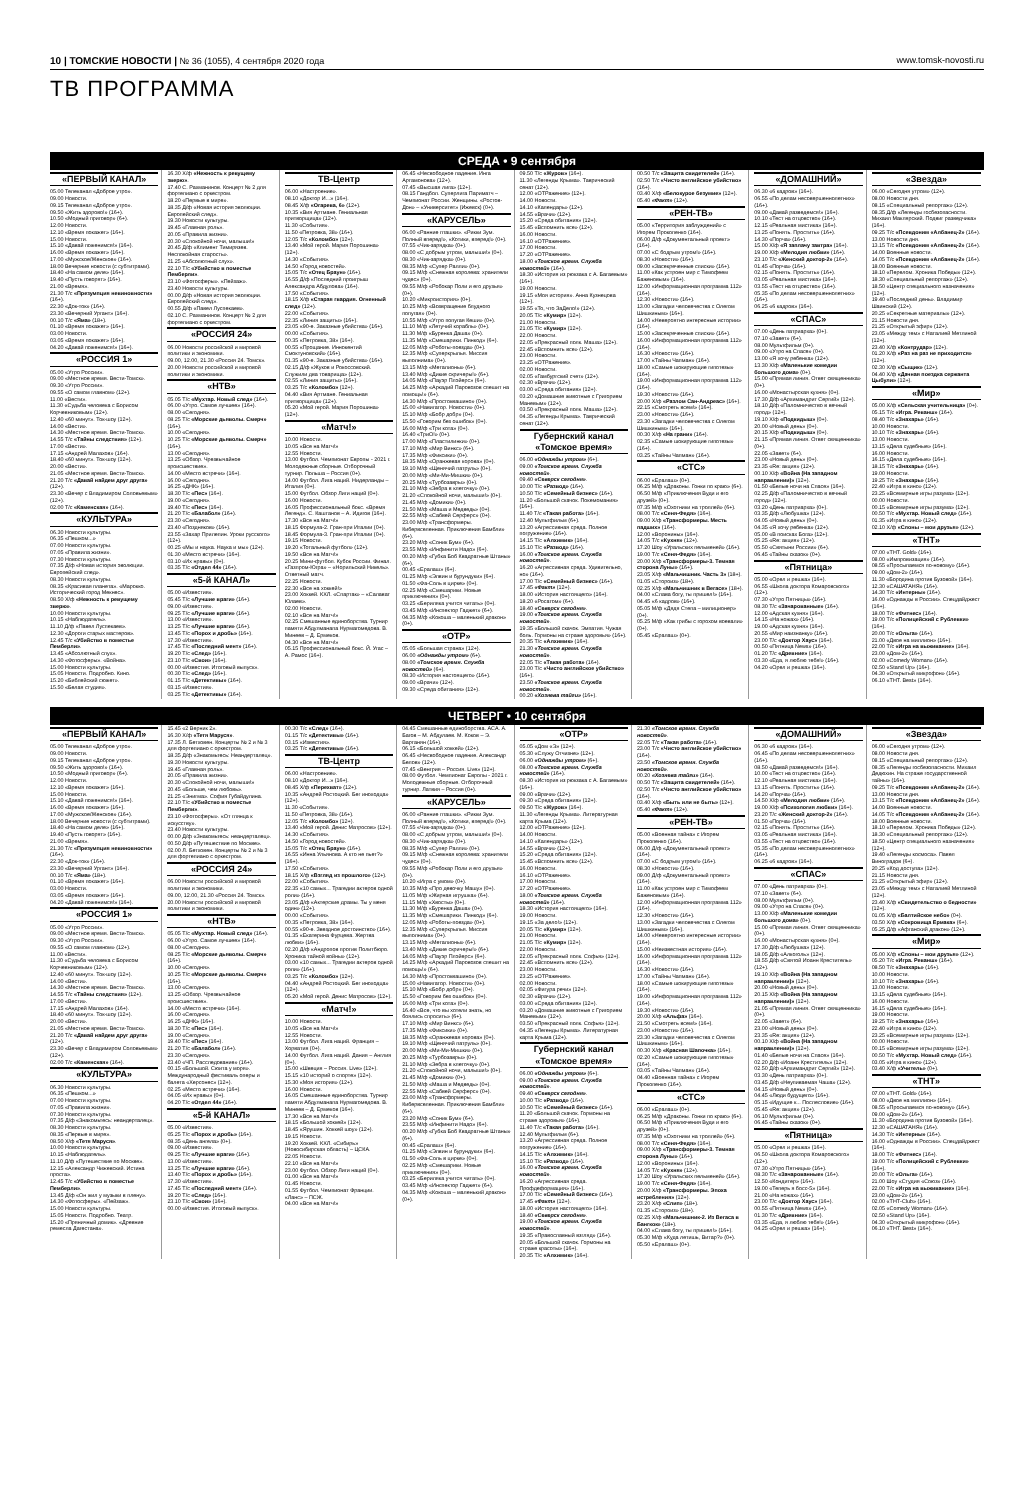10 | ТОМСКИЕ НОВОСТИ | № 36 (1055), 4 сентября 2020 года www.tomsk-novosti.ru
ТВ ПРОГРАММА
СРЕДА • 9 сентября
«ПЕРВЫЙ КАНАЛ»
05.00 Телеканал «Доброе утро».
09.00 Новости.
09.15 Телеканал «Доброе утро».
09.50 «Жить здорово!» (16+).
10.50 «Модный приговор» (6+).
12.00 Новости.
12.10 «Время покажет» (16+).
15.00 Новости.
15.10 «Давай поженимся!» (16+).
16.00 «Время покажет» (16+).
17.00 «Мужское/Женское» (16+).
18.00 Вечерние новости (с субтитрами).
18.40 «На самом деле» (16+).
19.40 «Пусть говорят» (16+).
21.00 «Время».
21.30 Т/с «Презумпция невиновности» (16+).
22.30 «Док-ток» (16+).
23.30 «Вечерний Ургант» (16+).
00.10 Т/с «Яма» (18+).
01.10 «Время покажет» (16+).
03.00 Новости.
03.05 «Время покажет» (16+).
04.20 «Давай поженимся!» (16+).
«РОССИЯ 1»
05.00 «Утро России».
09.00 «Местное время. Вести-Томск».
09.30 «Утро России».
09.55 «О самом главном» (12+).
11.00 «Вести».
11.30 «Судьба человека с Борисом Корчевниковым» (12+).
12.40 «60 минут». Ток-шоу (12+).
14.00 «Вести».
14.30 «Местное время. Вести-Томск».
14.55 Т/с «Тайны следствия» (12+).
17.00 «Вести».
17.15 «Андрей Малахов» (16+).
18.40 «60 минут». Ток-шоу (12+).
20.00 «Вести».
21.05 «Местное время. Вести-Томск».
21.20 Т/с «Давай найдем друг друга» (12+).
23.30 «Вечер с Владимиром Соловьевым» (12+).
02.00 Т/с «Каменская» (16+).
«КУЛЬТУРА»
06.30 Новости культуры.
06.35 «Пешком...»
07.00 Новости культуры.
07.05 «Правила жизни».
07.30 Новости культуры.
07.35 Д/ф «Новая история эволюции. Европейский след».
08.30 Новости культуры.
08.35 «Красивая планета». «Марокко. Исторический город Мекнес».
08.50 Х/ф «Нежность к ревущему зверю».
10.00 Новости культуры.
10.15 «Наблюдатель».
11.10 Д/ф «Павел Луспекаев».
12.30 «Дороги старых мастеров».
12.45 Т/с «Убийство в поместье Пемберли».
13.45 «Абсолютный слух».
14.30 «Фотосферы». «Война».
15.00 Новости культуры.
15.05 Новости. Подробно. Кино.
15.20 «Библейский сюжет».
15.50 «Белая студия».
16.30 Х/ф «Нежность к ревущему зверю».
17.40 С. Рахманинов. Концерт № 2 для фортепиано с оркестром.
18.20 «Первые в мире».
18.35 Д/ф «Новая история эволюции. Европейский след».
19.30 Новости культуры.
19.45 «Главная роль».
20.05 «Правила жизни».
20.30 «Спокойной ночи, малыши!»
20.45 Д/ф «Климент Тимирязев. Неспокойная старость».
21.25 «Абсолютный слух».
22.10 Т/с «Убийство в поместье Пемберли».
23.10 «Фотосферы». «Пейзаж».
23.40 Новости культуры.
00.00 Д/ф «Новая история эволюции. Европейский след».
00.55 Д/ф «Павел Луспекаев».
02.10 С. Рахманинов. Концерт № 2 для фортепиано с оркестром.
«РОССИЯ 24»
06.00 Новости российской и мировой политики и экономики.
09.00, 12.00, 21.30 «Россия 24. Томск».
20.00 Новости российской и мировой политики и экономики.
«НТВ»
05.05 Т/с «Мухтар. Новый след» (16+).
06.00 «Утро. Самое лучшее» (16+).
08.00 «Сегодня».
08.25 Т/с «Морские дьяволы. Смерч» (16+).
10.00 «Сегодня».
10.25 Т/с «Морские дьяволы. Смерч» (16+).
13.00 «Сегодня».
13.25 «Обзор. Чрезвычайное происшествие».
14.00 «Место встречи» (16+).
16.00 «Сегодня».
16.25 «ДНК» (16+).
18.30 Т/с «Пес» (16+).
19.00 «Сегодня».
19.40 Т/с «Пес» (16+).
21.20 Т/с «Балабол» (16+).
23.30 «Сегодня».
23.40 «Поздняков» (16+).
23.55 «Захар Прилепин. Уроки русского» (12+).
00.25 «Мы и наука. Наука и мы» (12+).
01.30 «Место встречи» (16+).
03.10 «Их нравы» (0+).
03.35 Т/с «Отдел 44» (16+).
«5-й КАНАЛ»
05.00 «Известия».
05.45 Т/с «Лучшие враги» (16+).
09.00 «Известия».
09.25 Т/с «Лучшие враги» (16+).
13.00 «Известия».
13.25 Т/с «Лучшие враги» (16+).
13.45 Т/с «Порох и дробь» (16+).
17.30 «Известия».
17.45 Т/с «Последний мент» (16+).
19.20 Т/с «След» (16+).
23.10 Т/с «Свои» (16+).
00.00 «Известия. Итоговый выпуск».
00.30 Т/с «След» (16+).
01.15 Т/с «Детективы» (16+).
03.15 «Известия».
03.25 Т/с «Детективы» (16+).
ТВ-Центр
06.00 «Настроение».
08.10 «Доктор И...» (16+).
08.45 Х/ф «Огарева, 6» (12+).
10.35 «Вия Артмане. Гениальная притворщица» (12+).
11.30 «События».
11.50 «Петровка, 38» (16+).
12.05 Т/с «Коломбо» (12+).
13.40 «Мой герой. Мария Порошина» (12+).
14.30 «События».
14.50 «Город новостей».
15.05 Т/с «Отец Браун» (16+).
16.55 Д/ф «Последний проигрыш Александра Абдулова» (16+).
17.50 «События».
18.15 Х/ф «Старая гвардия. Огненный след» (12+).
22.00 «События».
22.35 «Линия защиты» (16+).
23.05 «90-е. Заказные убийства» (16+).
00.00 «События».
00.35 «Петровка, 38» (16+).
00.55 «Прощание. Иннокентий Смоктуновский» (16+).
01.35 «90-е. Заказные убийства» (16+).
02.15 Д/ф «Жуков и Рокоссовский. Служили два товарища» (12+).
02.55 «Линия защиты» (16+).
03.25 Т/с «Коломбо» (12+).
04.40 «Вия Артмане. Гениальная притворщица» (12+).
05.20 «Мой герой. Мария Порошина» (12+).
«Матч!»
10.00 Новости.
10.05 «Все на Матч!»
12.55 Новости.
13.00 Футбол. Чемпионат Европы - 2021 г. Молодежные сборные. Отборочный турнир. Польша – Россия (0+).
14.00 Футбол. Лига наций. Нидерланды – Италия (0+).
15.00 Футбол. Обзор Лиги наций (0+).
16.00 Новости.
16.05 Профессиональный бокс. «Время Легенд». С. Каштанов – А. Идигов (16+).
17.30 «Все на Матч!»
18.15 Формула-2. Гран-при Италии (0+).
18.45 Формула-3. Гран-при Италии (0+).
19.15 Новости.
19.20 «Тотальный футбол» (12+).
19.50 «Все на Матч!»
20.25 Мини-футбол. Кубок России. Финал. «Газпром-Югра» – «Норильский Никель». Ответный матч.
22.25 Новости.
22.30 «Все на хоккей!»
23.00 Хоккей. КХЛ. «Спартак» – «Салават Юлаев».
02.00 Новости.
02.10 «Все на Матч!»
02.25 Смешанные единоборства. Турнир памяти Абдулманапа Нурмагомедова. В. Минеев – Д. Ермеков.
04.30 «Все на Матч!»
05.15 Профессиональный бокс. Й. Угас – А. Рамос (16+).
06.45 «Несвободное падение. Инга Артамонова» (12+).
07.45 «Высшая лига» (12+).
08.15 Гандбол. Суперлига Париматч – Чемпионат России. Женщины. «Ростов-Дон» – «Университет» (Ижевск) (0+).
«КАРУСЕЛЬ»
06.00 «Ранние пташки». «Рикки Зум. Полный вперед!», «Котики, вперед!» (0+).
07.55 «Чик-зарядка» (0+).
08.00 «С добрым утром, малыши!» (0+).
08.30 «Чик-зарядка» (0+).
08.35 М/ф «Супер Ралли» (0+).
09.15 М/ф «Снежная королева: хранители чудес» (0+).
09.55 М/ф «Робокар Поли и его друзья» (0+).
10.20 «Микроистория» (0+).
10.25 М/ф «Возвращение блудного попугая» (0+).
10.55 М/ф «Утро попугая Кеши» (0+).
11.10 М/ф «Летучий корабль» (0+).
11.30 М/ф «Буренка Даша» (0+).
11.35 М/ф «Смешарики. Пинкод» (6+).
12.05 М/ф «Роботы-поезда» (0+).
12.35 М/ф «Суперкрылья. Миссия выполнима» (0+).
13.15 М/ф «Металионы» (6+).
13.40 М/ф «Дикие скричеры!» (6+).
14.05 М/ф «Пауэр Плэйерс» (6+).
14.25 М/ф «Аркадий Паровозов спешит на помощь!» (6+).
14.30 М/ф «Простоквашино» (0+).
15.00 «Навигатор. Новости» (0+).
15.10 М/ф «Бобр добр» (0+).
15.50 «Говорим без ошибок» (0+).
16.00 М/ф «Три кота» (0+).
16.40 «ТриО!» (0+).
17.00 М/ф «Пластилинки» (0+).
17.10 М/ф «Мир Винкс» (6+).
17.35 М/ф «Фиксики» (0+).
18.35 М/ф «Оранжевая корова» (0+).
19.10 М/ф «Щенячий патруль» (0+).
20.00 М/ф «Ми-Ми-Мишки» (0+).
20.25 М/ф «Турбозавры» (0+).
21.10 М/ф «Зебра в клеточку» (0+).
21.20 «Спокойной ночи, малыши!» (0+).
21.45 М/ф «Домики» (0+).
21.50 М/ф «Маша и Медведь» (0+).
22.55 М/ф «Сабвей Серферс» (0+).
23.00 М/ф «Трансформеры. Кибервселенная. Приключения Бамбли» (6+).
23.20 М/ф «Соник Бум» (6+).
23.55 М/ф «Инфинити Надо» (6+).
00.20 М/ф «Губка Боб Квадратные Штаны» (6+).
00.45 «Ералаш» (6+).
01.25 М/ф «Элвин и бурундуки» (6+).
01.50 «Фа-Соль в цирке» (0+).
02.25 М/ф «Смешарики. Новые приключения» (0+).
03.25 «Бериляка учится читать» (0+).
03.45 М/ф «Инспектор Гаджет» (6+).
04.35 М/ф «Кокоша – маленький дракон» (0+).
«ОТР»
05.05 «Большая страна» (12+).
06.00 «Однажды утром» (6+).
08.00 «Томское время. Служба новостей» (6+).
08.30 «История настоящего» (16+).
09.00 «Врачи» (12+).
09.30 «Среда обитания» (12+).
09.50 Т/с «Журов» (16+).
11.30 «Легенды Крыма». Таврический сенат (12+).
12.00 «ОТРажение» (12+).
14.00 Новости.
14.10 «Календарь» (12+).
14.55 «Врачи» (12+).
15.20 «Среда обитания» (12+).
15.45 «Вспомнить все» (12+).
16.00 Новости.
16.10 «ОТРажение».
17.00 Новости.
17.20 «ОТРажение».
18.00 «Томское время. Служба новостей» (16+).
18.30 «История из рюкзака с А. Багаевым» (16+).
19.00 Новости.
19.15 «Моя история». Анна Кузнецова (12+).
19.55 «То, что ЗаДело!» (12+).
20.05 Т/с «Кумир» (12+).
21.00 Новости.
21.05 Т/с «Кумир» (12+).
22.00 Новости.
22.05 «Прекрасный полк. Маша» (12+).
22.45 «Вспомнить все» (12+).
23.00 Новости.
23.25 «ОТРажение».
02.00 Новости.
02.05 «Гамбургский счет» (12+).
02.30 «Врачи» (12+).
03.00 «Среда обитания» (12+).
03.20 «Домашние животные с Григорием Маневым» (12+).
03.50 «Прекрасный полк. Маша» (12+).
04.35 «Легенды Крыма». Таврический сенат (12+).
Губернский канал «Томское время»
06.00 «Однажды утром» (6+).
09.00 «Томское время. Служба новостей».
09.40 «Северск сегодня».
10.00 Т/с «Развод» (16+).
10.50 Т/с «Семейный бизнес» (16+).
11.20 «Большой скачок. Покемомания» (16+).
11.40 Т/с «Такая работа» (16+).
12.40 Мультфильм (6+).
13.20 «Агрессивная среда. Полное погружение» (16+).
14.15 Т/с «Алхимик» (16+).
15.10 Т/с «Развод» (16+).
16.00 «Томское время. Служба новостей».
16.20 «Агрессивная среда. Удивительно, но» (16+).
17.00 Т/с «Семейный бизнес» (16+).
17.45 «Факт» (12+).
18.00 «История настоящего» (16+).
18.20 «Росатом» (6+).
18.40 «Северск сегодня».
19.00 «Томское время. Служба новостей».
19.35 «Большой скачок. Эмпатия. Чужая боль. Гормоны на страже здоровья» (16+).
20.35 Т/с «Алхимик» (16+).
21.30 «Томское время. Служба новостей».
22.05 Т/с «Такая работа» (16+).
23.00 Т/с «Чисто английское убийство» (16+).
23.50 «Томское время. Служба новостей».
00.20 «Хозяева тайги» (16+).
00.50 Т/с «Защита свидетелей» (16+).
02.50 Т/с «Чисто английское убийство» (16+).
03.40 Х/ф «Белокурое безумие» (12+).
05.40 «Факт» (12+).
«РЕН-ТВ»
05.00 «Территория заблуждений» с Игорем Прокопенко (16+).
06.00 Д/ф «Документальный проект» (16+).
07.00 «С бодрым утром!» (16+).
08.30 «Новости» (16+).
09.00 «Засекреченные списки» (16+).
11.00 «Как устроен мир с Тимофеем Баженовым» (16+).
12.00 «Информационная программа 112» (16+).
12.30 «Новости» (16+).
13.00 «Загадки человечества с Олегом Шишкиным» (16+).
14.00 «Невероятно интересные истории» (16+).
15.00 «Засекреченные списки» (16+).
16.00 «Информационная программа 112» (16+).
16.30 «Новости» (16+).
17.00 «Тайны Чапман» (16+).
18.00 «Самые шокирующие гипотезы» (16+).
19.00 «Информационная программа 112» (16+).
19.30 «Новости» (16+).
20.00 Х/ф «Разлом Сан-Андреас» (16+).
22.15 «Смотреть всем!» (16+).
23.00 «Новости» (16+).
23.30 «Загадки человечества с Олегом Шишкиным» (16+).
00.30 Х/ф «На грани» (16+).
02.35 «Самые шокирующие гипотезы» (16+).
03.25 «Тайны Чапман» (16+).
«СТС»
06.00 «Ералаш» (0+).
06.25 М/ф «Драконы. Гонки по краю» (6+).
06.50 М/ф «Приключения Вуди и его друзей» (0+).
07.35 М/ф «Охотники на троллей» (6+).
08.00 Т/с «Сеня-Федя» (16+).
09.00 Х/ф «Трансформеры. Месть падших» (16+).
12.00 «Воронины» (16+).
14.05 Т/с «Кухня» (12+).
17.20 Шоу «Уральских пельменей» (16+).
19.00 Т/с «Сеня-Федя» (16+).
20.00 Х/ф «Трансформеры-3. Темная сторона Луны» (16+).
23.05 Х/ф «Мальчишник. Часть 3» (18+).
01.05 «Стороиз» (18+).
02.25 Х/ф «Мальчишник в Вегасе» (18+).
04.00 «Слава богу, ты пришел!» (16+).
04.45 «6 кадров» (16+).
05.05 М/ф «Дядя Степа – милиционер» (0+).
05.25 М/ф «Как грибы с горохом воевали» (0+).
05.45 «Ералаш» (0+).
«ДОМАШНИЙ»
06.30 «6 кадров» (16+).
06.55 «По делам несовершеннолетних» (16+).
09.00 «Давай разведемся!» (16+).
10.10 «Тест на отцовство» (16+).
12.15 «Реальная мистика» (16+).
13.25 «Понять. Простить» (16+).
14.30 «Порча» (16+).
15.00 Х/ф «Я заплачу завтра» (16+).
19.00 Х/ф «Мелодия любви» (16+).
23.10 Т/с «Женский доктор-2» (16+).
01.45 «Порча» (16+).
02.15 «Понять. Простить» (16+).
03.05 «Реальная мистика» (16+).
03.55 «Тест на отцовство» (16+).
05.35 «По делам несовершеннолетних» (16+).
06.25 «6 кадров» (16+).
«СПАС»
07.00 «День патриарха» (0+).
07.10 «Завет» (6+).
08.00 Мультфильм (0+).
09.00 «Утро на Спасе» (0+).
13.00 «Я хочу ребенка» (12+).
13.30 Х/ф «Маленькие комедии большого дома» (0+).
15.00 «Прямая линия. Ответ священника» (0+).
16.00 «Монастырская кухня» (0+).
17.30 Д/ф «Архимандрит Сергий» (12+).
18.10 Д/ф «Паломничество в вечный город» (12+).
19.10 Х/ф «Подкидыш» (0+).
20.00 «Новый день» (0+).
20.15 Х/ф «Подкидыш» (0+).
21.15 «Прямая линия. Ответ священника» (0+).
22.05 «Завет» (6+).
23.00 «Новый день» (0+).
23.35 «Re: акция» (12+).
00.10 Х/ф «Война (На западном направлении)» (12+).
01.50 «Белые ночи на Спасе» (16+).
02.25 Д/ф «Паломничество в вечный город» (12+).
03.20 «День патриарха» (0+).
03.35 Д/ф «Любушка» (12+).
04.05 «Новый день» (0+).
04.35 «Я хочу ребенка» (12+).
05.00 «В поисках Бога» (12+).
05.25 «Re: акция» (12+).
05.50 «Святыни России» (6+).
06.45 «Тайны сказок» (0+).
«Пятница»
05.00 «Орел и решка» (16+).
06.55 «Школа доктора Комаровского» (12+).
07.30 «Утро Пятницы» (16+).
08.30 Т/с «Зачарованные» (16+).
12.00 «Адская кухня» (16+).
14.15 «На ножах» (16+).
19.00 «Адская кухня» (16+).
20.55 «Мир наизнанку» (16+).
23.00 Т/с «Доктор Хаус» (16+).
00.50 «Пятница News» (16+).
01.20 Т/с «Древние» (16+).
03.30 «Еда, я люблю тебя!» (16+).
04.20 «Орел и решка» (16+).
«Звезда»
06.00 «Сегодня утром» (12+).
08.00 Новости дня.
08.15 «Специальный репортаж» (12+).
08.35 Д/ф «Легенды госбезопасности. Михаил Маклярский. Подвиг разведчика» (16+).
09.25 Т/с «Псевдоним «Албанец-2» (16+).
13.00 Новости дня.
13.15 Т/с «Псевдоним «Албанец-2» (16+).
14.00 Военные новости.
14.05 Т/с «Псевдоним «Албанец-2» (16+).
18.00 Военные новости.
18.10 «Перелом. Хроника Победы» (12+).
18.30 «Специальный репортаж» (12+).
18.50 «Центр специального назначения» (12+).
19.40 «Последний день». Владимир Шаинский (12+).
20.25 «Секретные материалы» (12+).
21.15 Новости дня.
21.25 «Открытый эфир» (12+).
23.05 «Между тем» с Наталией Метлиной (12+).
23.40 Х/ф «Контрудар» (12+).
01.20 Х/ф «Раз на раз не приходится» (12+).
02.30 Х/ф «Сыщик» (12+).
04.40 Х/ф «Дачная поездка сержанта Цыбули» (12+).
«Мир»
05.00 Х/ф «Сельская учительница» (0+).
05.15 Т/с «Игра. Реванш» (16+).
08.40 Т/с «Знахарь» (16+).
10.00 Новости.
10.10 Т/с «Знахарь» (16+).
13.00 Новости.
13.15 «Дела судебные» (16+).
16.00 Новости.
16.15 «Дела судебные» (16+).
18.15 Т/с «Знахарь» (16+).
19.00 Новости.
19.25 Т/с «Знахарь» (16+).
22.40 «Игра в кино» (12+).
23.25 «Всемирные игры разума» (12+).
00.00 Новости.
00.15 «Всемирные игры разума» (12+).
00.50 Т/с «Мухтар. Новый след» (16+).
01.35 «Игра в кино» (12+).
02.10 Х/ф «Слоны – мои друзья» (12+).
«ТНТ»
07.00 «ТНТ. Gold» (16+).
08.00 «Импровизация» (16+).
08.55 «Просыпаемся по-новому» (16+).
09.00 «Дом-2» (16+).
11.30 «Бородина против Бузовой» (16+).
12.30 «САШАТАНЯ» (16+).
14.30 Т/с «Интерны» (16+).
16.00 «Однажды в России». Спецдайджест (16+).
18.00 Т/с «Фитнес» (16+).
19.00 Т/с «Полицейский с Рублевки» (16+).
20.00 Т/с «Ольга» (16+).
21.00 «Двое на миллион» (16+).
22.00 Т/с «Игра на выживание» (16+).
23.00 «Дом-2» (16+).
02.00 «Comedy Woman» (16+).
02.50 «Stand Up» (16+).
04.30 «Открытый микрофон» (16+).
06.10 «ТНТ. Best» (16+).
ЧЕТВЕРГ • 10 сентября
«ПЕРВЫЙ КАНАЛ»
05.00 Телеканал «Доброе утро».
09.00 Новости.
09.15 Телеканал «Доброе утро».
09.50 «Жить здорово!» (16+).
10.50 «Модный приговор» (6+).
12.00 Новости.
12.10 «Время покажет» (16+).
15.00 Новости.
15.10 «Давай поженимся!» (16+).
16.00 «Время покажет» (16+).
17.00 «Мужское/Женское» (16+).
18.00 Вечерние новости (с субтитрами).
18.40 «На самом деле» (16+).
19.40 «Пусть говорят» (16+).
21.00 «Время».
21.30 Т/с «Презумпция невиновности» (16+).
22.30 «Док-ток» (16+).
23.30 «Вечерний Ургант» (16+).
00.10 Т/с «Яма» (18+).
01.10 «Время покажет» (16+).
03.00 Новости.
03.05 «Время покажет» (16+).
04.20 «Давай поженимся!» (16+).
«РОССИЯ 1»
05.00 «Утро России».
09.00 «Местное время. Вести-Томск».
09.30 «Утро России».
09.55 «О самом главном» (12+).
11.00 «Вести».
11.30 «Судьба человека с Борисом Корчевниковым» (12+).
12.40 «60 минут». Ток-шоу (12+).
14.00 «Вести».
14.30 «Местное время. Вести-Томск».
14.55 Т/с «Тайны следствия» (12+).
17.00 «Вести».
17.15 «Андрей Малахов» (16+).
18.40 «60 минут». Ток-шоу (12+).
20.00 «Вести».
21.05 «Местное время. Вести-Томск».
21.20 Т/с «Давай найдем друг друга» (12+).
23.30 «Вечер с Владимиром Соловьевым» (12+).
02.00 Т/с «Каменская» (16+).
«КУЛЬТУРА»
06.30 Новости культуры.
06.35 «Пешком...»
07.00 Новости культуры.
07.05 «Правила жизни».
07.30 Новости культуры.
07.35 Д/ф «Знакомьтесь: неандерталец».
08.30 Новости культуры.
08.35 «Первые в мире».
08.50 Х/ф «Тетя Маруся».
10.00 Новости культуры.
10.15 «Наблюдатель».
11.10 Д/ф «Путешествие по Москве».
12.15 «Александр Чижевский. Истина проста».
12.45 Т/с «Убийство в поместье Пемберли».
13.45 Д/ф «Он жил у музыки в плену».
14.30 «Фотосферы». «Пейзаж».
15.00 Новости культуры.
15.05 Новости. Подробно. Театр.
15.20 «Пряничный домик». «Древние ремесла Дагестана».
15.45 «2 Верник 2».
16.30 Х/ф «Тетя Маруся».
17.35 Л. Бетховен. Концерты № 2 и № 3 для фортепиано с оркестром.
18.35 Д/ф «Знакомьтесь: Неандерталец».
19.30 Новости культуры.
19.45 «Главная роль».
20.05 «Правила жизни».
20.30 «Спокойной ночи, малыши!»
20.45 «Больше, чем любовь».
21.25 «Энигма». София Губайдулина.
22.10 Т/с «Убийство в поместье Пемберли».
23.10 «Фотосферы». «От глянца к искусству».
23.40 Новости культуры.
00.00 Д/ф «Знакомьтесь: неандерталец».
00.50 Д/ф «Путешествие по Москве».
02.00 Л. Бетховен. Концерты № 2 и № 3 для фортепиано с оркестром.
«РОССИЯ 24»
06.00 Новости российской и мировой политики и экономики.
09.00, 12.00, 21.30 «Россия 24. Томск».
20.00 Новости российской и мировой политики и экономики.
«НТВ»
05.05 Т/с «Мухтар. Новый след» (16+).
06.00 «Утро. Самое лучшее» (16+).
08.00 «Сегодня».
08.25 Т/с «Морские дьяволы. Смерч» (16+).
10.00 «Сегодня».
10.25 Т/с «Морские дьяволы. Смерч» (16+).
13.00 «Сегодня».
13.25 «Обзор. Чрезвычайное происшествие».
14.00 «Место встречи» (16+).
16.00 «Сегодня».
16.25 «ДНК» (16+).
18.30 Т/с «Пес» (16+).
19.00 «Сегодня».
19.40 Т/с «Пес» (16+).
21.20 Т/с «Балабол» (16+).
23.30 «Сегодня».
23.40 «ЧП. Расследование» (16+).
00.15 «Большой. Сюита у моря». Международный фестиваль оперы и балета «Херсонес» (12+).
02.25 «Место встречи» (16+).
04.05 «Их нравы» (0+).
04.20 Т/с «Отдел 44» (16+).
«5-й КАНАЛ»
05.00 «Известия».
05.25 Т/с «Порох и дробь» (16+).
08.35 «День ангела» (0+).
09.00 «Известия».
09.25 Т/с «Лучшие враги» (16+).
13.00 «Известия».
13.25 Т/с «Лучшие враги» (16+).
13.40 Т/с «Порох и дробь» (16+).
17.30 «Известия».
17.45 Т/с «Последний мент» (16+).
19.20 Т/с «След» (16+).
23.10 Т/с «Свои» (16+).
00.00 «Известия. Итоговый выпуск».
00.30 Т/с «След» (16+).
01.15 Т/с «Детективы» (16+).
03.15 «Известия».
03.25 Т/с «Детективы» (16+).
ТВ-Центр
06.00 «Настроение».
08.10 «Доктор И...» (16+).
08.45 Х/ф «Перехват» (12+).
10.35 «Андрей Ростоцкий. Бег иноходца» (12+).
11.30 «События».
11.50 «Петровка, 38» (16+).
12.05 Т/с «Коломбо» (12+).
13.40 «Мой герой. Денис Матросов» (12+).
14.30 «События».
14.50 «Город новостей».
15.05 Т/с «Отец Браун» (16+).
16.55 «Инна Ульянова. А кто не пьет?» (16+).
17.50 «События».
18.15 Х/ф «Взгляд из прошлого» (12+).
22.00 «События».
22.35 «10 самых... Трагедии актеров одной роли» (16+).
23.05 Д/ф «Актерские драмы. Ты у меня один» (12+).
00.00 «События».
00.35 «Петровка, 38» (16+).
00.55 «90-е. Звездное достоинство» (16+).
01.35 «Екатерина Фурцева. Жертва любви» (16+).
02.20 Д/ф «Андропов против Политбюро. Хроника тайной войны» (12+).
03.00 «10 самых... Трагедии актеров одной роли» (16+).
03.25 Т/с «Коломбо» (12+).
04.40 «Андрей Ростоцкий. Бег иноходца» (12+).
05.20 «Мой герой. Денис Матросов» (12+).
«Матч!»
10.00 Новости.
10.05 «Все на Матч!»
12.55 Новости.
13.00 Футбол. Лига наций. Франция – Хорватия (0+).
14.00 Футбол. Лига наций. Дания – Англия (0+).
15.00 «Швеция – Россия. Live» (12+).
15.15 «10 историй о спорте» (12+).
15.30 «Моя история» (12+).
16.00 Новости.
16.05 Смешанные единоборства. Турнир памяти Абдулманапа Нурмагомедова. В. Минеев – Д. Ермеков (16+).
17.30 «Все на Матч!»
18.15 «Большой хоккей» (12+).
18.45 «Ярушин. Хоккей шоу» (12+).
19.15 Новости.
19.20 Хоккей. КХЛ. «Сибирь» (Новосибирская область) – ЦСКА.
22.05 Новости.
22.10 «Все на Матч!»
23.00 Футбол. Обзор Лиги наций (0+).
01.00 «Все на Матч!»
01.45 Новости.
01.55 Футбол. Чемпионат Франции. «Ланс» – ПСЖ.
04.00 «Все на Матч!»
04.45 Смешанные единоборства. ACA. А. Багов – М. Абдулаев. М. Коков – Э. Вартанян (16+).
06.15 «Большой хоккей» (12+).
06.45 «Несвободное падение. Александр Белов» (12+).
07.45 «Венгрия – Россия. Live» (12+).
08.00 Футбол. Чемпионат Европы - 2021 г. Молодежные сборные. Отборочный турнир. Латвия – Россия (0+).
«КАРУСЕЛЬ»
06.00 «Ранние пташки». «Рикки Зум. Полный вперед!», «Котики, вперед!» (0+).
07.55 «Чик-зарядка» (0+).
08.00 «С добрым утром, малыши!» (0+).
08.30 «Чик-зарядка» (0+).
08.35 М/ф «Супер Ралли» (0+).
09.15 М/ф «Снежная королева: хранители чудес» (0+).
09.55 М/ф «Робокар Поли и его друзья» (0+).
10.20 «Игра с умом» (0+).
10.35 М/ф «Про девочку Машу» (0+).
11.05 М/ф «Жирная игрушка» (6+).
11.15 М/ф «Хвосты» (0+).
11.30 М/ф «Буренка Даша» (0+).
11.35 М/ф «Смешарики. Пинкод» (6+).
12.05 М/ф «Роботы-поезда» (0+).
12.35 М/ф «Суперкрылья. Миссия выполнима» (0+).
13.15 М/ф «Металионы» (6+).
13.40 М/ф «Дикие скричеры!» (6+).
14.05 М/ф «Пауэр Плэйерс» (6+).
14.25 М/ф «Аркадий Паровозов спешит на помощь!» (6+).
14.30 М/ф «Простоквашино» (0+).
15.00 «Навигатор. Новости» (0+).
15.10 М/ф «Бобр добр» (0+).
15.50 «Говорим без ошибок» (0+).
16.00 М/ф «Три кота» (0+).
16.40 «Все, что вы хотели знать, но боялись спросить» (6+).
17.10 М/ф «Мир Винкс» (6+).
17.35 М/ф «Фиксики» (0+).
18.35 М/ф «Оранжевая корова» (0+).
19.10 М/ф «Щенячий патруль» (0+).
20.00 М/ф «Ми-Ми-Мишки» (0+).
20.25 М/ф «Турбозавры» (0+).
21.10 М/ф «Зебра в клеточку» (0+).
21.20 «Спокойной ночи, малыши!» (0+).
21.45 М/ф «Домики» (0+).
21.50 М/ф «Маша и Медведь» (0+).
22.55 М/ф «Сабвей Серферс» (0+).
23.00 М/ф «Трансформеры. Кибервселенная. Приключения Бамбли» (6+).
23.20 М/ф «Соник Бум» (6+).
23.55 М/ф «Инфинити Надо» (6+).
00.20 М/ф «Губка Боб Квадратные Штаны» (6+).
00.45 «Ералаш» (6+).
01.25 М/ф «Элвин и бурундуки» (6+).
01.50 «Фа-Соль в цирке» (0+).
02.25 М/ф «Смешарики. Новые приключения» (0+).
03.25 «Бериляка учится читать» (0+).
03.45 М/ф «Инспектор Гаджет» (6+).
04.35 М/ф «Кокоша – маленький дракон» (0+).
«ОТР»
05.05 «Дом «Э» (12+).
05.30 «Служу Отчизне» (12+).
06.00 «Однажды утром» (6+).
08.00 «Томское время. Служба новостей» (16+).
08.30 «История из рюкзака с А. Багаевым» (16+).
09.00 «Врачи» (12+).
09.30 «Среда обитания» (12+).
09.50 Т/с «Журов» (16+).
11.30 «Легенды Крыма». Литературная карта Крыма (12+).
12.00 «ОТРажение» (12+).
14.00 Новости.
14.10 «Календарь» (12+).
14.55 «Врачи» (12+).
15.20 «Среда обитания» (12+).
15.45 «Вспомнить все» (12+).
16.00 Новости.
16.10 «ОТРажение».
17.00 Новости.
17.20 «ОТРажение».
18.00 «Томское время. Служба новостей» (16+).
18.30 «История настоящего» (16+).
19.00 Новости.
19.15 «За дело!» (12+).
20.05 Т/с «Кумир» (12+).
21.00 Новости.
21.05 Т/с «Кумир» (12+).
22.00 Новости.
22.05 «Прекрасный полк. Софья» (12+).
22.45 «Вспомнить все» (12+).
23.00 Новости.
23.25 «ОТРажение».
02.00 Новости.
02.05 «Фигура речи» (12+).
02.30 «Врачи» (12+).
03.00 «Среда обитания» (12+).
03.20 «Домашние животные с Григорием Маневым» (12+).
03.50 «Прекрасный полк. Софья» (12+).
04.35 «Легенды Крыма». Литературная карта Крыма (12+).
Губернский канал «Томское время»
06.00 «Однажды утром» (6+).
09.00 «Томское время. Служба новостей».
09.40 «Северск сегодня».
10.00 Т/с «Развод» (16+).
10.50 Т/с «Семейный бизнес» (16+).
11.20 «Большой скачок. Гормоны на страже здоровья» (16+).
11.40 Т/с «Такая работа» (16+).
12.40 Мультфильм (6+).
13.20 «Агрессивная среда. Полное погружение» (16+).
14.15 Т/с «Алхимик» (16+).
15.10 Т/с «Развод» (16+).
16.00 «Томское время. Служба новостей».
16.20 «Агрессивная среда. Профдеформация» (16+).
17.00 Т/с «Семейный бизнес» (16+).
17.45 «Факт» (12+).
18.00 «История настоящего» (16+).
18.40 «Северск сегодня».
19.00 «Томское время. Служба новостей».
19.35 «Православный взгляд» (16+).
20.05 «Большой скачок. Гормоны на страже красоты» (16+).
20.35 Т/с «Алхимик» (16+).
21.30 «Томское время. Служба новостей».
22.05 Т/с «Такая работа» (16+).
23.00 Т/с «Чисто английское убийство» (16+).
23.50 «Томское время. Служба новостей».
00.20 «Хозяева тайги» (16+).
00.50 Т/с «Защита свидетелей» (16+).
02.50 Т/с «Чисто английское убийство» (16+).
03.40 Х/ф «Быть или не быть» (12+).
05.40 «Факт» (12+).
«РЕН-ТВ»
05.00 «Военная тайна» с Игорем Прокопенко (16+).
06.00 Д/ф «Документальный проект» (16+).
07.00 «С бодрым утром!» (16+).
08.30 «Новости» (16+).
09.00 Д/ф «Документальный проект» (16+).
11.00 «Как устроен мир с Тимофеем Баженовым» (16+).
12.00 «Информационная программа 112» (16+).
12.30 «Новости» (16+).
13.00 «Загадки человечества с Олегом Шишкиным» (16+).
14.00 «Невероятно интересные истории» (16+).
15.00 «Неизвестная история» (16+).
16.00 «Информационная программа 112» (16+).
16.30 «Новости» (16+).
17.00 «Тайны Чапман» (16+).
18.00 «Самые шокирующие гипотезы» (16+).
19.00 «Информационная программа 112» (16+).
19.30 «Новости» (16+).
20.00 Х/ф «Альфа» (16+).
21.50 «Смотреть всем!» (16+).
23.00 «Новости» (16+).
23.30 «Загадки человечества с Олегом Шишкиным» (16+).
00.30 Х/ф «Красная Шапочка» (16+).
02.20 «Самые шокирующие гипотезы» (16+).
03.05 «Тайны Чапман» (16+).
04.40 «Военная тайна» с Игорем Прокопенко (16+).
«СТС»
06.00 «Ералаш» (0+).
06.25 М/ф «Драконы. Гонки по краю» (6+).
06.50 М/ф «Приключения Вуди и его друзей» (0+).
07.35 М/ф «Охотники на троллей» (6+).
08.00 Т/с «Сеня-Федя» (16+).
09.00 Х/ф «Трансформеры-3. Темная сторона Луны» (16+).
12.00 «Воронины» (16+).
14.05 Т/с «Кухня» (12+).
17.20 Шоу «Уральских пельменей» (16+).
19.00 Т/с «Сеня-Федя» (16+).
20.00 Х/ф «Трансформеры. Эпоха истребления» (12+).
23.20 Х/ф «Слип» (18+).
01.35 «Стороиз» (18+).
02.25 Х/ф «Мальчишник-2. Из Вегаса в Бангкок» (18+).
04.00 «Слава богу, ты пришел!» (16+).
05.30 М/ф «Куда летишь, Витар?» (0+).
05.50 «Ералаш» (0+).
«ДОМАШНИЙ»
06.30 «6 кадров» (16+).
06.45 «По делам несовершеннолетних» (16+).
08.50 «Давай разведемся!» (16+).
10.00 «Тест на отцовство» (16+).
12.10 «Реальная мистика» (16+).
13.15 «Понять. Простить» (16+).
14.20 «Порча» (16+).
14.50 Х/ф «Мелодия любви» (16+).
19.00 Х/ф «Психология любви» (16+).
23.20 Т/с «Женский доктор-2» (16+).
01.50 «Порча» (16+).
02.15 «Понять. Простить» (16+).
03.05 «Реальная мистика» (16+).
03.55 «Тест на отцовство» (16+).
05.35 «По делам несовершеннолетних» (16+).
06.25 «6 кадров» (16+).
«СПАС»
07.00 «День патриарха» (0+).
07.10 «Завет» (6+).
08.00 Мультфильм (0+).
09.00 «Утро на Спасе» (0+).
13.00 Х/ф «Маленькие комедии большого дома» (0+).
15.00 «Прямая линия. Ответ священника» (0+).
16.00 «Монастырская кухня» (0+).
17.30 Д/ф «Любушка» (12+).
18.05 Д/ф «Алкоголь» (12+).
18.55 Д/ф «Святой Иоанн Креститель» (12+).
19.10 Х/ф «Война (На западном направлении)» (12+).
20.00 «Новый день» (0+).
20.15 Х/ф «Война (На западном направлении)» (12+).
21.05 «Прямая линия. Ответ священника» (0+).
22.05 «Завет» (6+).
23.00 «Новый день» (0+).
23.35 «Re: акция» (12+).
00.10 Х/ф «Война (На западном направлении)» (12+).
01.40 «Белые ночи на Спасе» (16+).
02.20 Д/ф «Иоанн Креститель» (12+).
02.50 Д/ф «Архимандрит Сергий» (12+).
03.30 «День патриарха» (0+).
03.45 Д/ф «Неупиваемая Чаша» (12+).
04.15 «Новый день» (0+).
04.45 «Люди будущего» (16+).
05.15 «Идущие к... Послесловие» (16+).
05.45 «Re: акция» (12+).
06.10 Мультфильм (0+).
06.45 «Тайны сказок» (0+).
«Пятница»
05.00 «Орел и решка» (16+).
06.50 «Школа доктора Комаровского» (12+).
07.30 «Утро Пятницы» (16+).
08.30 Т/с «Зачарованные» (16+).
12.50 «Кондитер» (16+).
19.00 «Теперь я босс-5» (16+).
21.00 «На ножах» (16+).
23.00 Т/с «Доктор Хаус» (16+).
00.55 «Пятница News» (16+).
01.30 Т/с «Древние» (16+).
03.35 «Еда, я люблю тебя!» (16+).
04.25 «Орел и решка» (16+).
«Звезда»
06.00 «Сегодня утром» (12+).
08.00 Новости дня.
08.15 «Специальный репортаж» (12+).
08.35 «Легенды госбезопасности. Михаил Дедюхин. На страже государственной тайны» (16+).
09.25 Т/с «Псевдоним «Албанец-2» (16+).
13.00 Новости дня.
13.15 Т/с «Псевдоним «Албанец-2» (16+).
14.00 Военные новости.
14.05 Т/с «Псевдоним «Албанец-2» (16+).
18.00 Военные новости.
18.10 «Перелом. Хроника Победы» (12+).
18.30 «Специальный репортаж» (12+).
18.50 «Центр специального назначения» (12+).
19.40 «Легенды космоса». Павел Виноградов (6+).
20.25 «Код доступа» (12+).
21.15 Новости дня.
21.25 «Открытый эфир» (12+).
23.05 «Между тем» с Наталией Метлиной (12+).
23.40 Х/ф «Свидетельство о бедности» (12+).
01.05 Х/ф «Балтийское небо» (0+).
03.50 Х/ф «Сокровища Ермака» (6+).
05.25 Д/ф «Афганский дракон» (12+).
«Мир»
05.00 Х/ф «Слоны – мои друзья» (12+).
05.20 Т/с «Игра. Реванш» (16+).
08.50 Т/с «Знахарь» (16+).
10.00 Новости.
10.10 Т/с «Знахарь» (16+).
13.00 Новости.
13.15 «Дела судебные» (16+).
16.00 Новости.
16.15 «Дела судебные» (16+).
19.00 Новости.
19.25 Т/с «Знахарь» (16+).
22.40 «Игра в кино» (12+).
23.25 «Всемирные игры разума» (12+).
00.00 Новости.
00.15 «Всемирные игры разума» (12+).
00.50 Т/с «Мухтар. Новый след» (16+).
03.05 «Игра в кино» (12+).
03.40 Х/ф «Учитель» (0+).
«ТНТ»
07.00 «ТНТ. Gold» (16+).
08.00 «Двое на миллион» (16+).
08.55 «Просыпаемся по-новому» (16+).
09.00 «Дом-2» (16+).
11.30 «Бородина против Бузовой» (16+).
12.30 «САШАТАНЯ» (16+).
14.30 Т/с «Интерны» (16+).
16.00 «Однажды в России». Спецдайджест (16+).
18.00 Т/с «Фитнес» (16+).
19.00 Т/с «Полицейский с Рублевки» (16+).
20.00 Т/с «Ольга» (16+).
21.00 Шоу «Студия «Союз» (16+).
22.00 Т/с «Игра на выживание» (16+).
23.00 «Дом-2» (16+).
02.00 «ТНТ-Club» (16+).
02.05 «Comedy Woman» (16+).
02.50 «Stand Up» (16+).
04.30 «Открытый микрофон» (16+).
06.10 «ТНТ. Best» (16+).